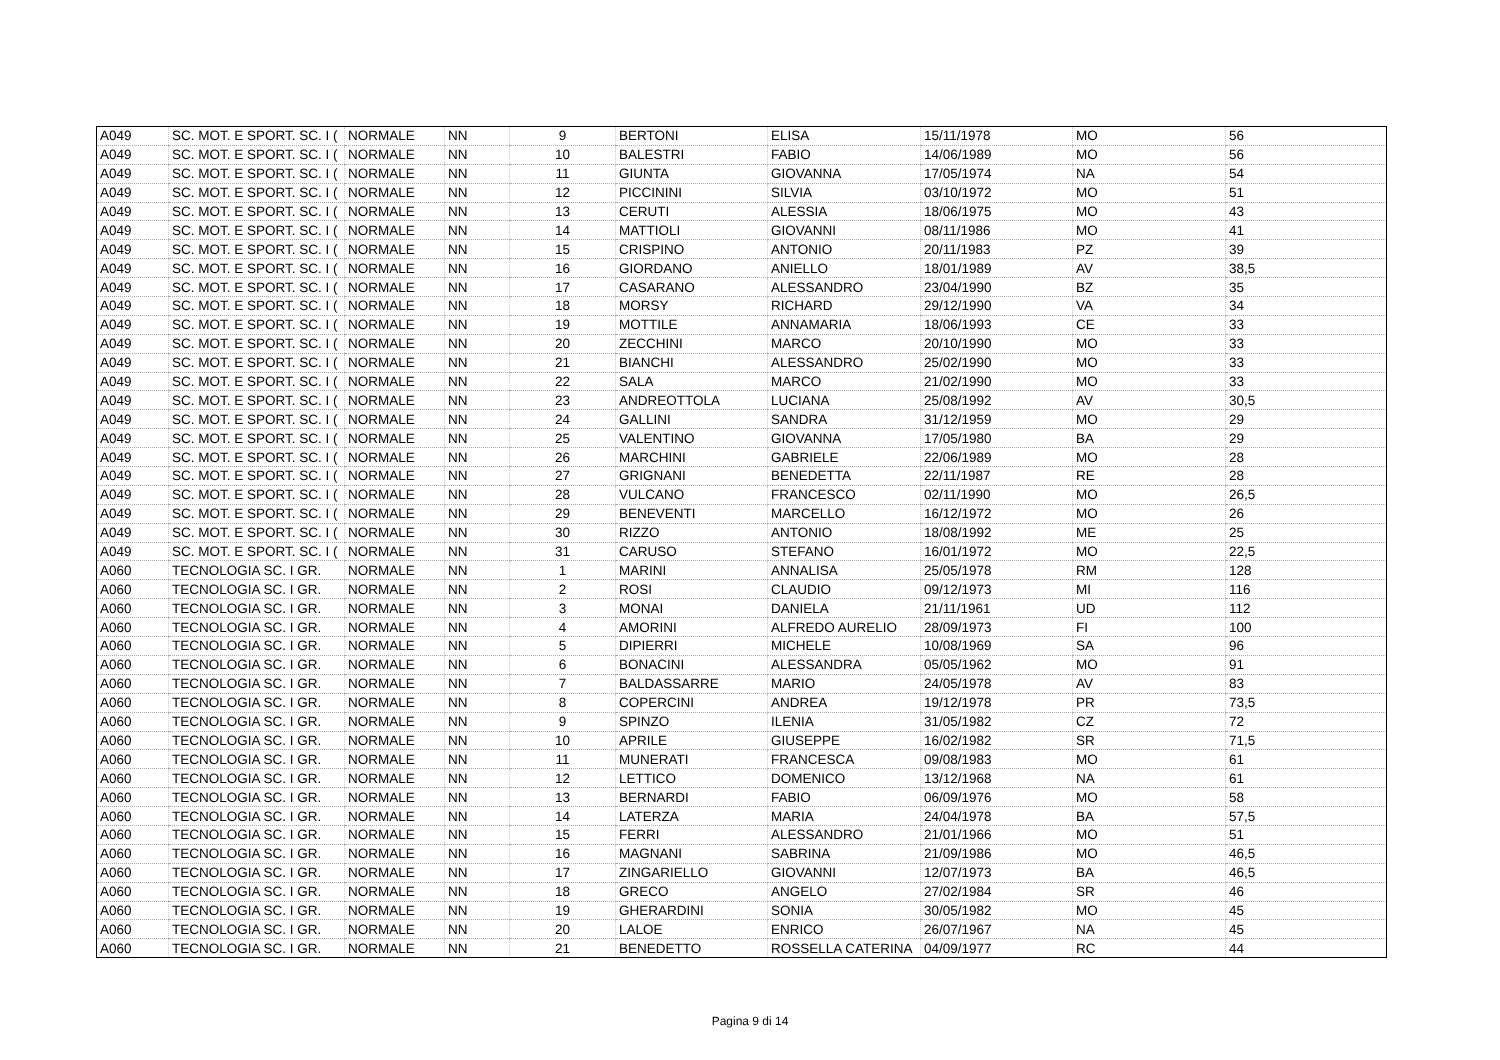| A049 | SC. MOT. E SPORT. SC. I ( | NORMALE | NN | 9 | BERTONI | ELISA | 15/11/1978 | MO | 56 |
| A049 | SC. MOT. E SPORT. SC. I ( | NORMALE | NN | 10 | BALESTRI | FABIO | 14/06/1989 | MO | 56 |
| A049 | SC. MOT. E SPORT. SC. I ( | NORMALE | NN | 11 | GIUNTA | GIOVANNA | 17/05/1974 | NA | 54 |
| A049 | SC. MOT. E SPORT. SC. I ( | NORMALE | NN | 12 | PICCININI | SILVIA | 03/10/1972 | MO | 51 |
| A049 | SC. MOT. E SPORT. SC. I ( | NORMALE | NN | 13 | CERUTI | ALESSIA | 18/06/1975 | MO | 43 |
| A049 | SC. MOT. E SPORT. SC. I ( | NORMALE | NN | 14 | MATTIOLI | GIOVANNI | 08/11/1986 | MO | 41 |
| A049 | SC. MOT. E SPORT. SC. I ( | NORMALE | NN | 15 | CRISPINO | ANTONIO | 20/11/1983 | PZ | 39 |
| A049 | SC. MOT. E SPORT. SC. I ( | NORMALE | NN | 16 | GIORDANO | ANIELLO | 18/01/1989 | AV | 38,5 |
| A049 | SC. MOT. E SPORT. SC. I ( | NORMALE | NN | 17 | CASARANO | ALESSANDRO | 23/04/1990 | BZ | 35 |
| A049 | SC. MOT. E SPORT. SC. I ( | NORMALE | NN | 18 | MORSY | RICHARD | 29/12/1990 | VA | 34 |
| A049 | SC. MOT. E SPORT. SC. I ( | NORMALE | NN | 19 | MOTTILE | ANNAMARIA | 18/06/1993 | CE | 33 |
| A049 | SC. MOT. E SPORT. SC. I ( | NORMALE | NN | 20 | ZECCHINI | MARCO | 20/10/1990 | MO | 33 |
| A049 | SC. MOT. E SPORT. SC. I ( | NORMALE | NN | 21 | BIANCHI | ALESSANDRO | 25/02/1990 | MO | 33 |
| A049 | SC. MOT. E SPORT. SC. I ( | NORMALE | NN | 22 | SALA | MARCO | 21/02/1990 | MO | 33 |
| A049 | SC. MOT. E SPORT. SC. I ( | NORMALE | NN | 23 | ANDREOTTOLA | LUCIANA | 25/08/1992 | AV | 30,5 |
| A049 | SC. MOT. E SPORT. SC. I ( | NORMALE | NN | 24 | GALLINI | SANDRA | 31/12/1959 | MO | 29 |
| A049 | SC. MOT. E SPORT. SC. I ( | NORMALE | NN | 25 | VALENTINO | GIOVANNA | 17/05/1980 | BA | 29 |
| A049 | SC. MOT. E SPORT. SC. I ( | NORMALE | NN | 26 | MARCHINI | GABRIELE | 22/06/1989 | MO | 28 |
| A049 | SC. MOT. E SPORT. SC. I ( | NORMALE | NN | 27 | GRIGNANI | BENEDETTA | 22/11/1987 | RE | 28 |
| A049 | SC. MOT. E SPORT. SC. I ( | NORMALE | NN | 28 | VULCANO | FRANCESCO | 02/11/1990 | MO | 26,5 |
| A049 | SC. MOT. E SPORT. SC. I ( | NORMALE | NN | 29 | BENEVENTI | MARCELLO | 16/12/1972 | MO | 26 |
| A049 | SC. MOT. E SPORT. SC. I ( | NORMALE | NN | 30 | RIZZO | ANTONIO | 18/08/1992 | ME | 25 |
| A049 | SC. MOT. E SPORT. SC. I ( | NORMALE | NN | 31 | CARUSO | STEFANO | 16/01/1972 | MO | 22,5 |
| A060 | TECNOLOGIA SC. I GR. | NORMALE | NN | 1 | MARINI | ANNALISA | 25/05/1978 | RM | 128 |
| A060 | TECNOLOGIA SC. I GR. | NORMALE | NN | 2 | ROSI | CLAUDIO | 09/12/1973 | MI | 116 |
| A060 | TECNOLOGIA SC. I GR. | NORMALE | NN | 3 | MONAI | DANIELA | 21/11/1961 | UD | 112 |
| A060 | TECNOLOGIA SC. I GR. | NORMALE | NN | 4 | AMORINI | ALFREDO AURELIO | 28/09/1973 | FI | 100 |
| A060 | TECNOLOGIA SC. I GR. | NORMALE | NN | 5 | DIPIERRI | MICHELE | 10/08/1969 | SA | 96 |
| A060 | TECNOLOGIA SC. I GR. | NORMALE | NN | 6 | BONACINI | ALESSANDRA | 05/05/1962 | MO | 91 |
| A060 | TECNOLOGIA SC. I GR. | NORMALE | NN | 7 | BALDASSARRE | MARIO | 24/05/1978 | AV | 83 |
| A060 | TECNOLOGIA SC. I GR. | NORMALE | NN | 8 | COPERCINI | ANDREA | 19/12/1978 | PR | 73,5 |
| A060 | TECNOLOGIA SC. I GR. | NORMALE | NN | 9 | SPINZO | ILENIA | 31/05/1982 | CZ | 72 |
| A060 | TECNOLOGIA SC. I GR. | NORMALE | NN | 10 | APRILE | GIUSEPPE | 16/02/1982 | SR | 71,5 |
| A060 | TECNOLOGIA SC. I GR. | NORMALE | NN | 11 | MUNERATI | FRANCESCA | 09/08/1983 | MO | 61 |
| A060 | TECNOLOGIA SC. I GR. | NORMALE | NN | 12 | LETTICO | DOMENICO | 13/12/1968 | NA | 61 |
| A060 | TECNOLOGIA SC. I GR. | NORMALE | NN | 13 | BERNARDI | FABIO | 06/09/1976 | MO | 58 |
| A060 | TECNOLOGIA SC. I GR. | NORMALE | NN | 14 | LATERZA | MARIA | 24/04/1978 | BA | 57,5 |
| A060 | TECNOLOGIA SC. I GR. | NORMALE | NN | 15 | FERRI | ALESSANDRO | 21/01/1966 | MO | 51 |
| A060 | TECNOLOGIA SC. I GR. | NORMALE | NN | 16 | MAGNANI | SABRINA | 21/09/1986 | MO | 46,5 |
| A060 | TECNOLOGIA SC. I GR. | NORMALE | NN | 17 | ZINGARIELLO | GIOVANNI | 12/07/1973 | BA | 46,5 |
| A060 | TECNOLOGIA SC. I GR. | NORMALE | NN | 18 | GRECO | ANGELO | 27/02/1984 | SR | 46 |
| A060 | TECNOLOGIA SC. I GR. | NORMALE | NN | 19 | GHERARDINI | SONIA | 30/05/1982 | MO | 45 |
| A060 | TECNOLOGIA SC. I GR. | NORMALE | NN | 20 | LALOE | ENRICO | 26/07/1967 | NA | 45 |
| A060 | TECNOLOGIA SC. I GR. | NORMALE | NN | 21 | BENEDETTO | ROSSELLA CATERINA | 04/09/1977 | RC | 44 |
Pagina 9 di 14